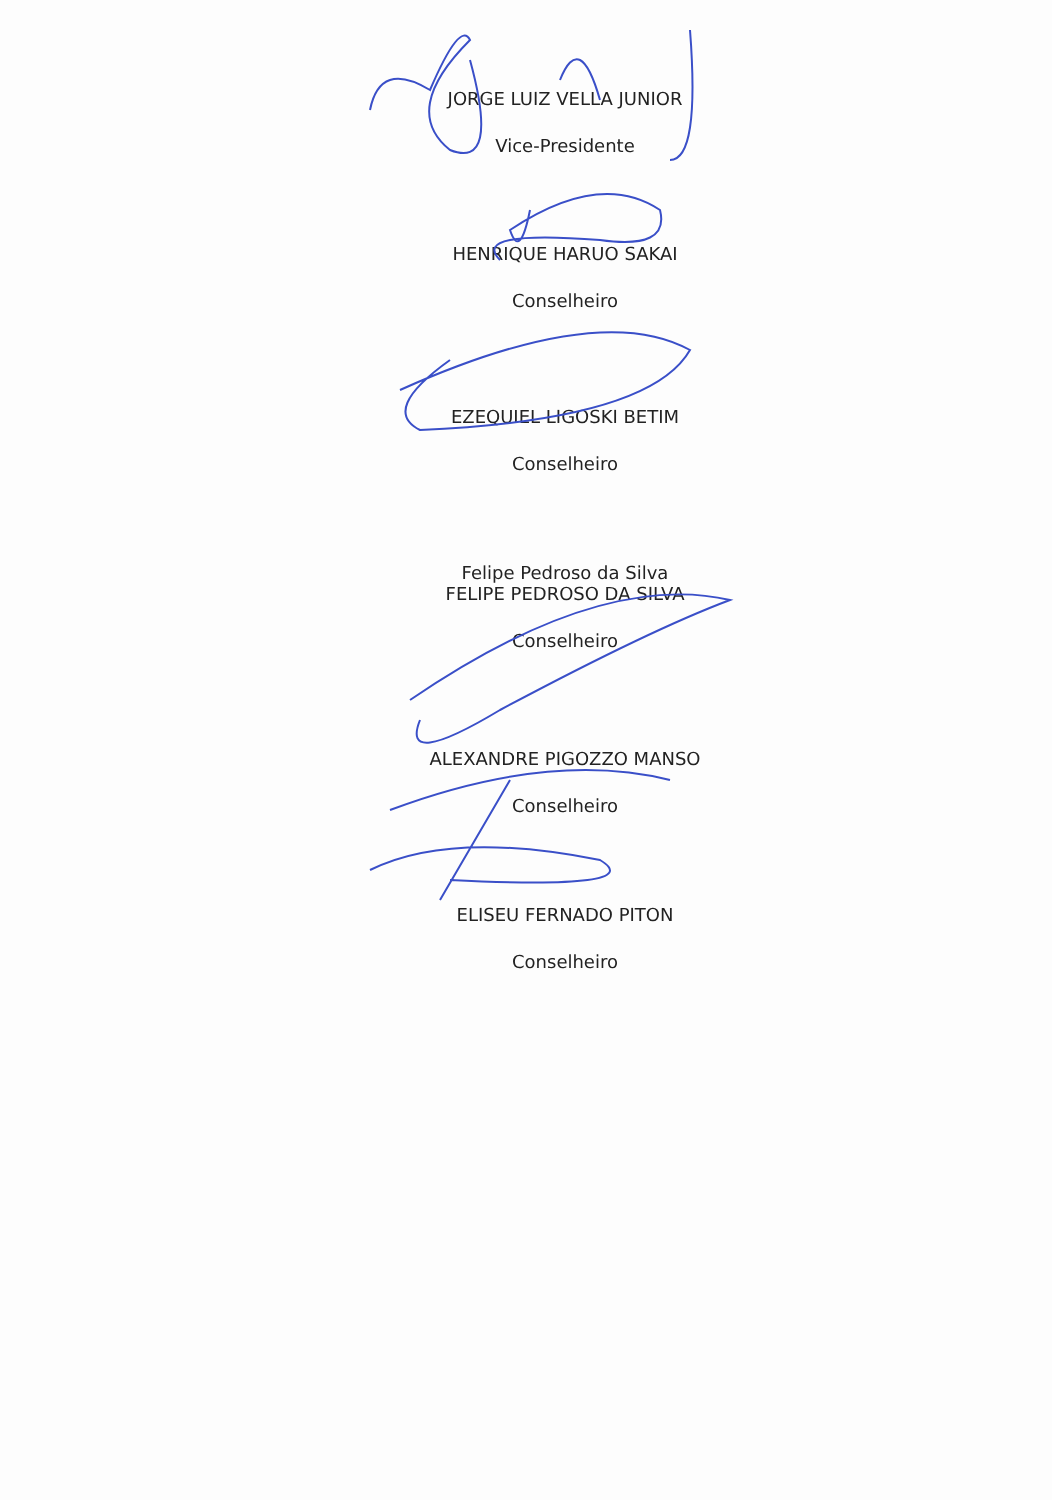JORGE LUIZ VELLA JUNIOR
Vice-Presidente
HENRIQUE HARUO SAKAI
Conselheiro
EZEQUIEL LIGOSKI BETIM
Conselheiro
Felipe Pedroso da Silva
FELIPE PEDROSO DA SILVA
Conselheiro
ALEXANDRE PIGOZZO MANSO
Conselheiro
ELISEU FERNADO PITON
Conselheiro